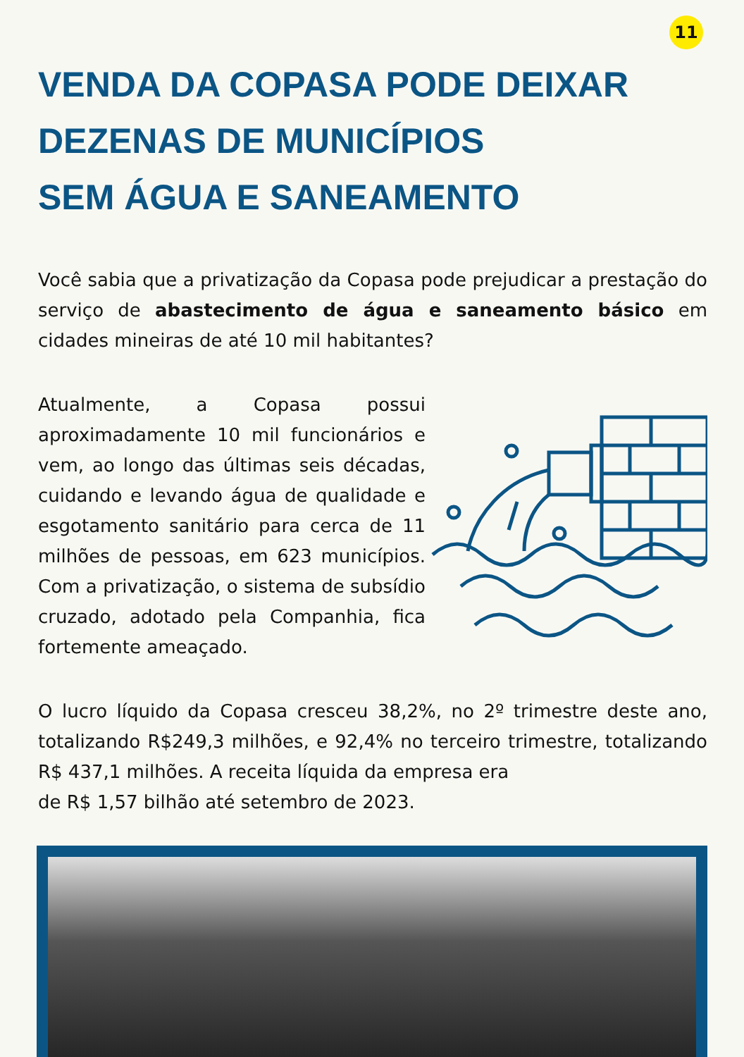11
VENDA DA COPASA PODE DEIXAR
DEZENAS DE MUNICÍPIOS
SEM ÁGUA E SANEAMENTO
Você sabia que a privatização da Copasa pode prejudicar a prestação do serviço de abastecimento de água e saneamento básico em cidades mineiras de até 10 mil habitantes?
Atualmente, a Copasa possui aproximadamente 10 mil funcionários e vem, ao longo das últimas seis décadas, cuidando e levando água de qualidade e esgotamento sanitário para cerca de 11 milhões de pessoas, em 623 municípios. Com a privatização, o sistema de subsídio cruzado, adotado pela Companhia, fica fortemente ameaçado.
O lucro líquido da Copasa cresceu 38,2%, no 2º trimestre deste ano, totalizando R$249,3 milhões, e 92,4% no terceiro trimestre, totalizando R$ 437,1 milhões. A receita líquida da empresa era
de R$ 1,57 bilhão até setembro de 2023.